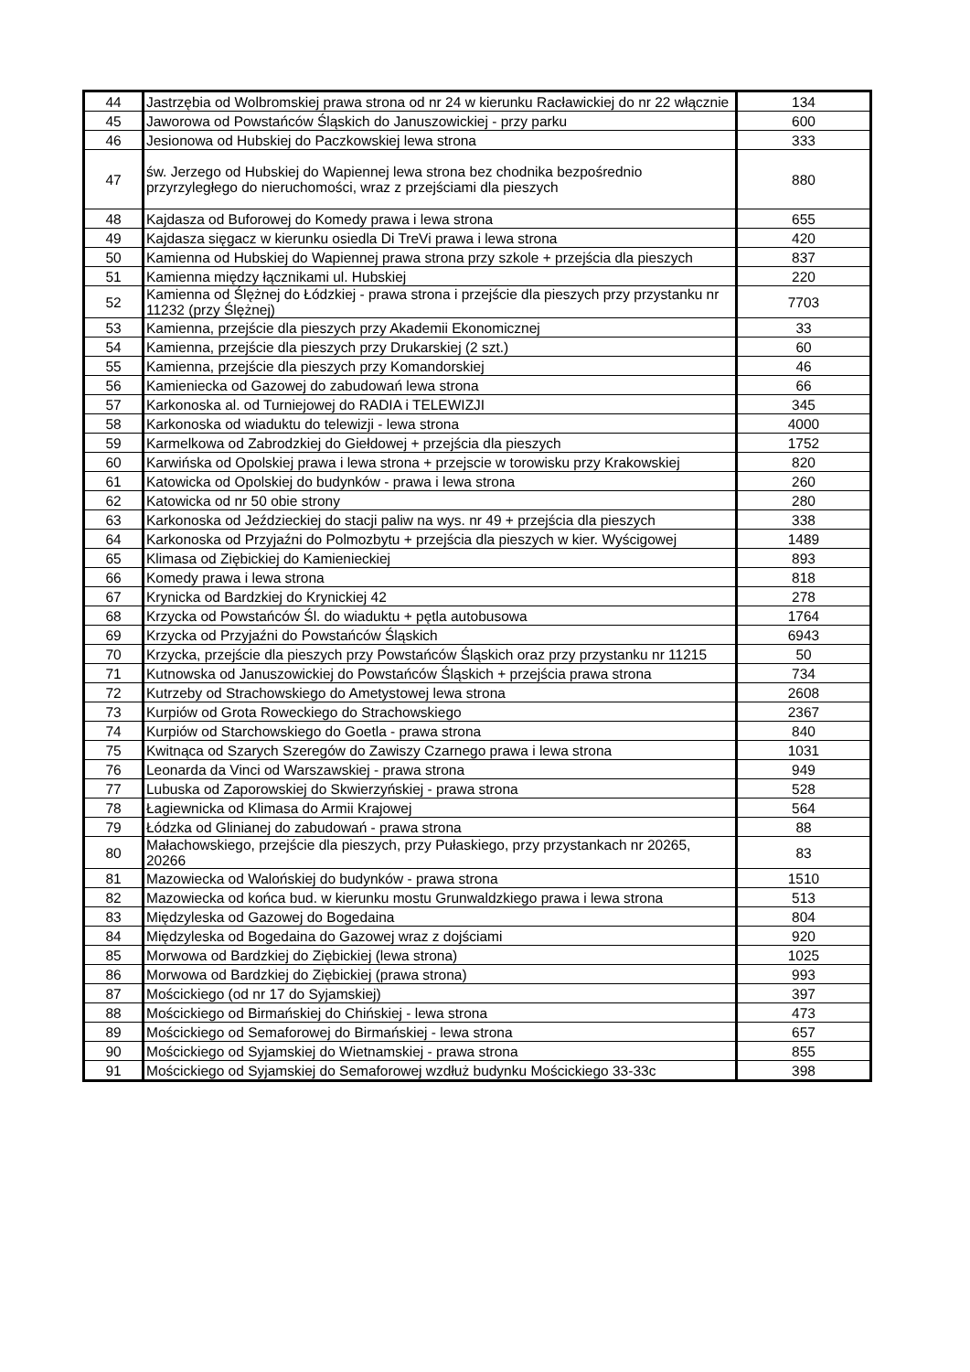| 44 | Jastrzębia od Wolbromskiej prawa strona od nr 24 w kierunku Racławickiej do nr 22 włącznie | 134 |
| 45 | Jaworowa od Powstańców Śląskich do Januszowickiej - przy parku | 600 |
| 46 | Jesionowa od Hubskiej do Paczkowskiej lewa strona | 333 |
| 47 | św. Jerzego od Hubskiej do Wapiennej lewa strona bez chodnika bezpośrednio przyrzyległego do nieruchomości, wraz z przejściami dla pieszych | 880 |
| 48 | Kajdasza od Buforowej do Komedy prawa i lewa strona | 655 |
| 49 | Kajdasza sięgacz w kierunku osiedla Di TreVi prawa i lewa strona | 420 |
| 50 | Kamienna od Hubskiej do Wapiennej prawa strona przy szkole + przejścia dla pieszych | 837 |
| 51 | Kamienna między łącznikami ul. Hubskiej | 220 |
| 52 | Kamienna od Ślężnej do Łódzkiej - prawa strona i przejście dla pieszych przy przystanku nr 11232 (przy Ślężnej) | 7703 |
| 53 | Kamienna, przejście dla pieszych przy Akademii Ekonomicznej | 33 |
| 54 | Kamienna, przejście dla pieszych przy Drukarskiej (2 szt.) | 60 |
| 55 | Kamienna, przejście dla pieszych przy Komandorskiej | 46 |
| 56 | Kamieniecka od Gazowej do zabudowań lewa strona | 66 |
| 57 | Karkonoska al. od Turniejowej do RADIA i TELEWIZJI | 345 |
| 58 | Karkonoska od wiaduktu do telewizji - lewa strona | 4000 |
| 59 | Karmelkowa od Zabrodzkiej do Giełdowej + przejścia dla pieszych | 1752 |
| 60 | Karwińska od Opolskiej prawa i lewa strona + przejscie w torowisku przy Krakowskiej | 820 |
| 61 | Katowicka od Opolskiej do budynków - prawa i lewa strona | 260 |
| 62 | Katowicka od nr 50 obie strony | 280 |
| 63 | Karkonoska od Jeździeckiej do stacji paliw na wys. nr 49 + przejścia dla pieszych | 338 |
| 64 | Karkonoska od Przyjaźni do Polmozbytu + przejścia dla pieszych w kier. Wyścigowej | 1489 |
| 65 | Klimasa od Ziębickiej do Kamienieckiej | 893 |
| 66 | Komedy prawa i lewa strona | 818 |
| 67 | Krynicka od Bardzkiej do Krynickiej 42 | 278 |
| 68 | Krzycka od Powstańców Śl. do wiaduktu + pętla autobusowa | 1764 |
| 69 | Krzycka od Przyjaźni do Powstańców Śląskich | 6943 |
| 70 | Krzycka, przejście dla pieszych przy Powstańców Śląskich oraz przy przystanku nr 11215 | 50 |
| 71 | Kutnowska od Januszowickiej do Powstańców Śląskich + przejścia prawa strona | 734 |
| 72 | Kutrzeby od Strachowskiego do Ametystowej lewa strona | 2608 |
| 73 | Kurpiów od Grota Roweckiego do Strachowskiego | 2367 |
| 74 | Kurpiów od Starchowskiego do Goetla - prawa strona | 840 |
| 75 | Kwitnąca od Szarych Szeregów do Zawiszy Czarnego prawa i lewa strona | 1031 |
| 76 | Leonarda da Vinci od Warszawskiej - prawa strona | 949 |
| 77 | Lubuska od Zaporowskiej do Skwierzyńskiej - prawa strona | 528 |
| 78 | Łagiewnicka od Klimasa do Armii Krajowej | 564 |
| 79 | Łódzka od Glinianej do zabudowań - prawa strona | 88 |
| 80 | Małachowskiego, przejście dla pieszych, przy Pułaskiego, przy przystankach nr 20265, 20266 | 83 |
| 81 | Mazowiecka od Walońskiej do budynków - prawa strona | 1510 |
| 82 | Mazowiecka od końca bud. w kierunku mostu Grunwaldzkiego prawa i lewa strona | 513 |
| 83 | Międzyleska od Gazowej do Bogedaina | 804 |
| 84 | Międzyleska od Bogedaina do Gazowej wraz z dojściami | 920 |
| 85 | Morwowa od Bardzkiej do Ziębickiej (lewa strona) | 1025 |
| 86 | Morwowa od Bardzkiej do Ziębickiej (prawa strona) | 993 |
| 87 | Mościckiego (od nr 17 do Syjamskiej) | 397 |
| 88 | Mościckiego od Birmańskiej do Chińskiej - lewa strona | 473 |
| 89 | Mościckiego od Semaforowej do Birmańskiej - lewa strona | 657 |
| 90 | Mościckiego od Syjamskiej do Wietnamskiej - prawa strona | 855 |
| 91 | Mościckiego od Syjamskiej do Semaforowej wzdłuż budynku Mościckiego 33-33c | 398 |